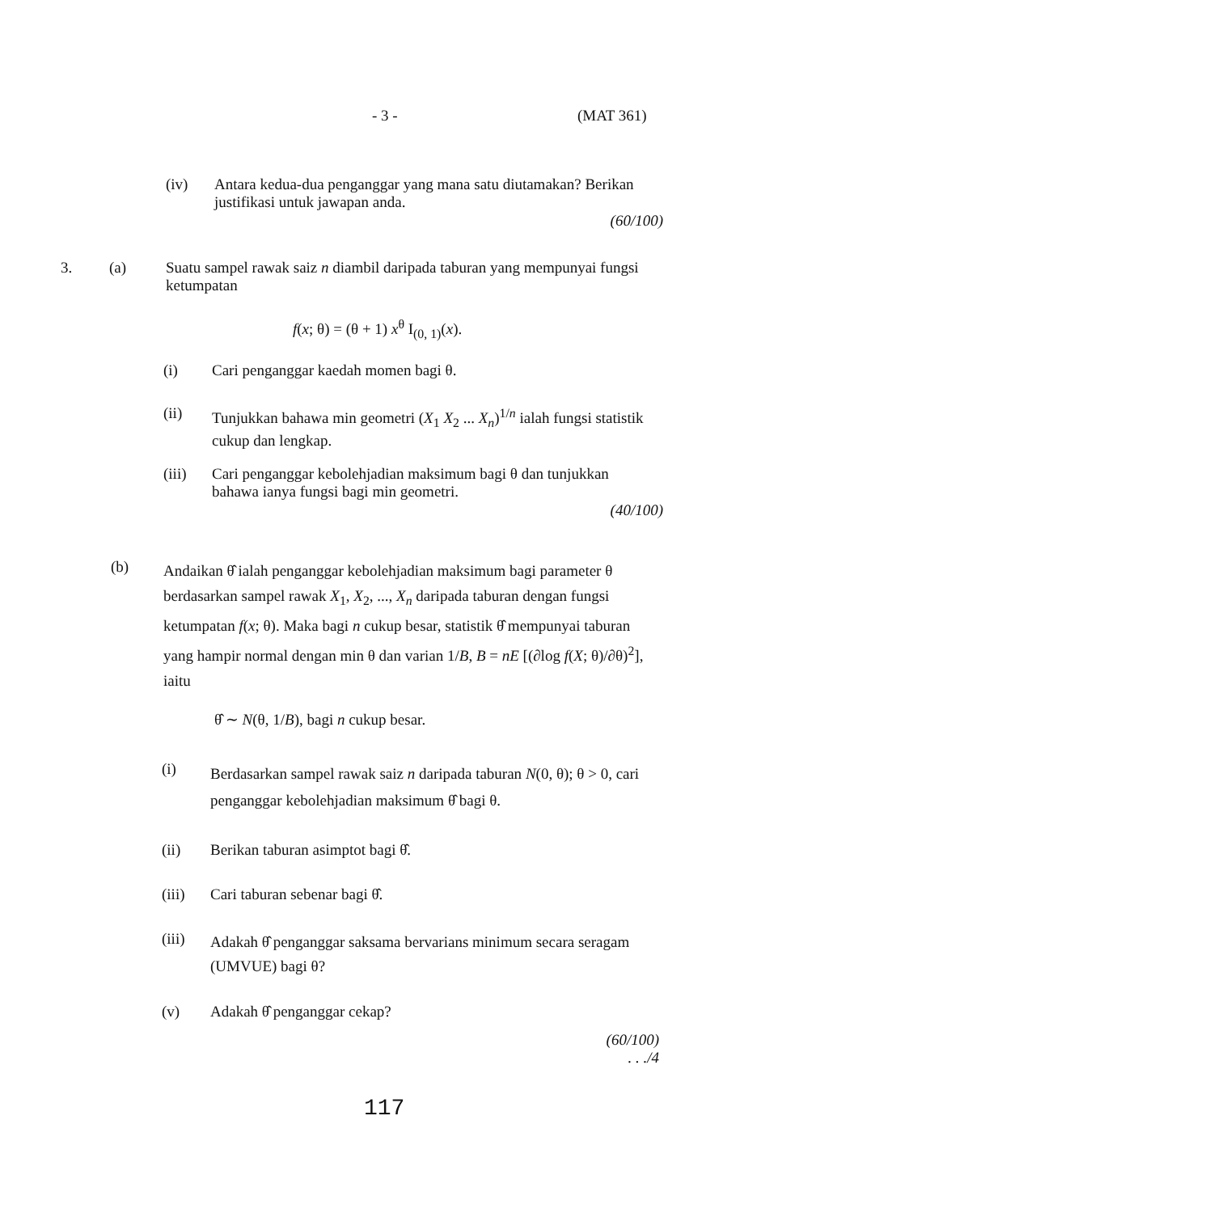- 3 - (MAT 361)
(iv)
Antara kedua-dua penganggar yang mana satu diutamakan? Berikan justifikasi untuk jawapan anda.
(60/100)
3. (a)
Suatu sampel rawak saiz n diambil daripada taburan yang mempunyai fungsi ketumpatan
f(x; θ) = (θ + 1) x<sup>θ</sup> I<sub>(0, 1)</sub>(x).
(i)
Cari penganggar kaedah momen bagi θ.
(ii)
Tunjukkan bahawa min geometri (X<sub>1</sub> X<sub>2</sub> ... X<sub>n</sub>)<sup>1/n</sup> ialah fungsi statistik cukup dan lengkap.
(iii)
Cari penganggar kebolehjadian maksimum bagi θ dan tunjukkan bahawa ianya fungsi bagi min geometri.
(40/100)
(b)
Andaikan θ̂ ialah penganggar kebolehjadian maksimum bagi parameter θ berdasarkan sampel rawak X<sub>1</sub>, X<sub>2</sub>, ..., X<sub>n</sub> daripada taburan dengan fungsi ketumpatan f(x; θ). Maka bagi n cukup besar, statistik θ̂ mempunyai taburan yang hampir normal dengan min θ dan varian 1/B, B = nE [(∂log f(X; θ)/∂θ)<sup>2</sup>], iaitu
θ̂ ∼ N(θ, 1/B), bagi n cukup besar.
(i)
Berdasarkan sampel rawak saiz n daripada taburan N(0, θ); θ > 0, cari penganggar kebolehjadian maksimum θ̂ bagi θ.
(ii)
Berikan taburan asimptot bagi θ̂.
(iii)
Cari taburan sebenar bagi θ̂.
(iii)
Adakah θ̂ penganggar saksama bervarians minimum secara seragam (UMVUE) bagi θ?
(v)
Adakah θ̂ penganggar cekap?
(60/100)
. . ./4
117